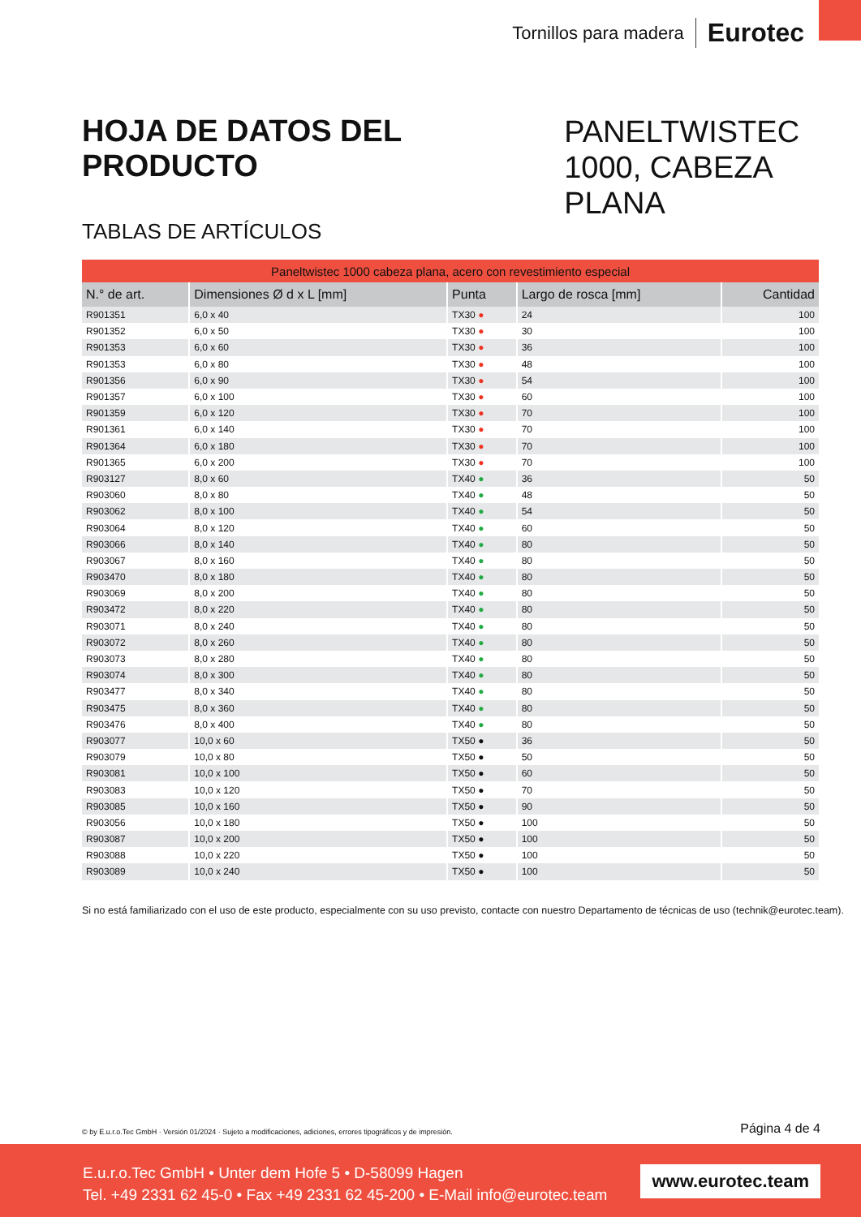Tornillos para madera Eurotec
HOJA DE DATOS DEL PRODUCTO
PANELTWISTEC 1000, CABEZA PLANA
TABLAS DE ARTÍCULOS
| Paneltwistec 1000 cabeza plana, acero con revestimiento especial | | | | |
| --- | --- | --- | --- | --- |
| N.° de art. | Dimensiones Ø d x L [mm] | Punta | Largo de rosca [mm] | Cantidad |
| R901351 | 6,0 x 40 | TX30 ● | 24 | 100 |
| R901352 | 6,0 x 50 | TX30 ● | 30 | 100 |
| R901353 | 6,0 x 60 | TX30 ● | 36 | 100 |
| R901353 | 6,0 x 80 | TX30 ● | 48 | 100 |
| R901356 | 6,0 x 90 | TX30 ● | 54 | 100 |
| R901357 | 6,0 x 100 | TX30 ● | 60 | 100 |
| R901359 | 6,0 x 120 | TX30 ● | 70 | 100 |
| R901361 | 6,0 x 140 | TX30 ● | 70 | 100 |
| R901364 | 6,0 x 180 | TX30 ● | 70 | 100 |
| R901365 | 6,0 x 200 | TX30 ● | 70 | 100 |
| R903127 | 8,0 x 60 | TX40 ● | 36 | 50 |
| R903060 | 8,0 x 80 | TX40 ● | 48 | 50 |
| R903062 | 8,0 x 100 | TX40 ● | 54 | 50 |
| R903064 | 8,0 x 120 | TX40 ● | 60 | 50 |
| R903066 | 8,0 x 140 | TX40 ● | 80 | 50 |
| R903067 | 8,0 x 160 | TX40 ● | 80 | 50 |
| R903470 | 8,0 x 180 | TX40 ● | 80 | 50 |
| R903069 | 8,0 x 200 | TX40 ● | 80 | 50 |
| R903472 | 8,0 x 220 | TX40 ● | 80 | 50 |
| R903071 | 8,0 x 240 | TX40 ● | 80 | 50 |
| R903072 | 8,0 x 260 | TX40 ● | 80 | 50 |
| R903073 | 8,0 x 280 | TX40 ● | 80 | 50 |
| R903074 | 8,0 x 300 | TX40 ● | 80 | 50 |
| R903477 | 8,0 x 340 | TX40 ● | 80 | 50 |
| R903475 | 8,0 x 360 | TX40 ● | 80 | 50 |
| R903476 | 8,0 x 400 | TX40 ● | 80 | 50 |
| R903077 | 10,0 x 60 | TX50 ● | 36 | 50 |
| R903079 | 10,0 x 80 | TX50 ● | 50 | 50 |
| R903081 | 10,0 x 100 | TX50 ● | 60 | 50 |
| R903083 | 10,0 x 120 | TX50 ● | 70 | 50 |
| R903085 | 10,0 x 160 | TX50 ● | 90 | 50 |
| R903056 | 10,0 x 180 | TX50 ● | 100 | 50 |
| R903087 | 10,0 x 200 | TX50 ● | 100 | 50 |
| R903088 | 10,0 x 220 | TX50 ● | 100 | 50 |
| R903089 | 10,0 x 240 | TX50 ● | 100 | 50 |
Si no está familiarizado con el uso de este producto, especialmente con su uso previsto, contacte con nuestro Departamento de técnicas de uso (technik@eurotec.team).
© by E.u.r.o.Tec GmbH · Versión 01/2024 · Sujeto a modificaciones, adiciones, errores tipográficos y de impresión. Página 4 de 4
E.u.r.o.Tec GmbH • Unter dem Hofe 5 • D-58099 Hagen
Tel. +49 2331 62 45-0 • Fax +49 2331 62 45-200 • E-Mail info@eurotec.team
www.eurotec.team